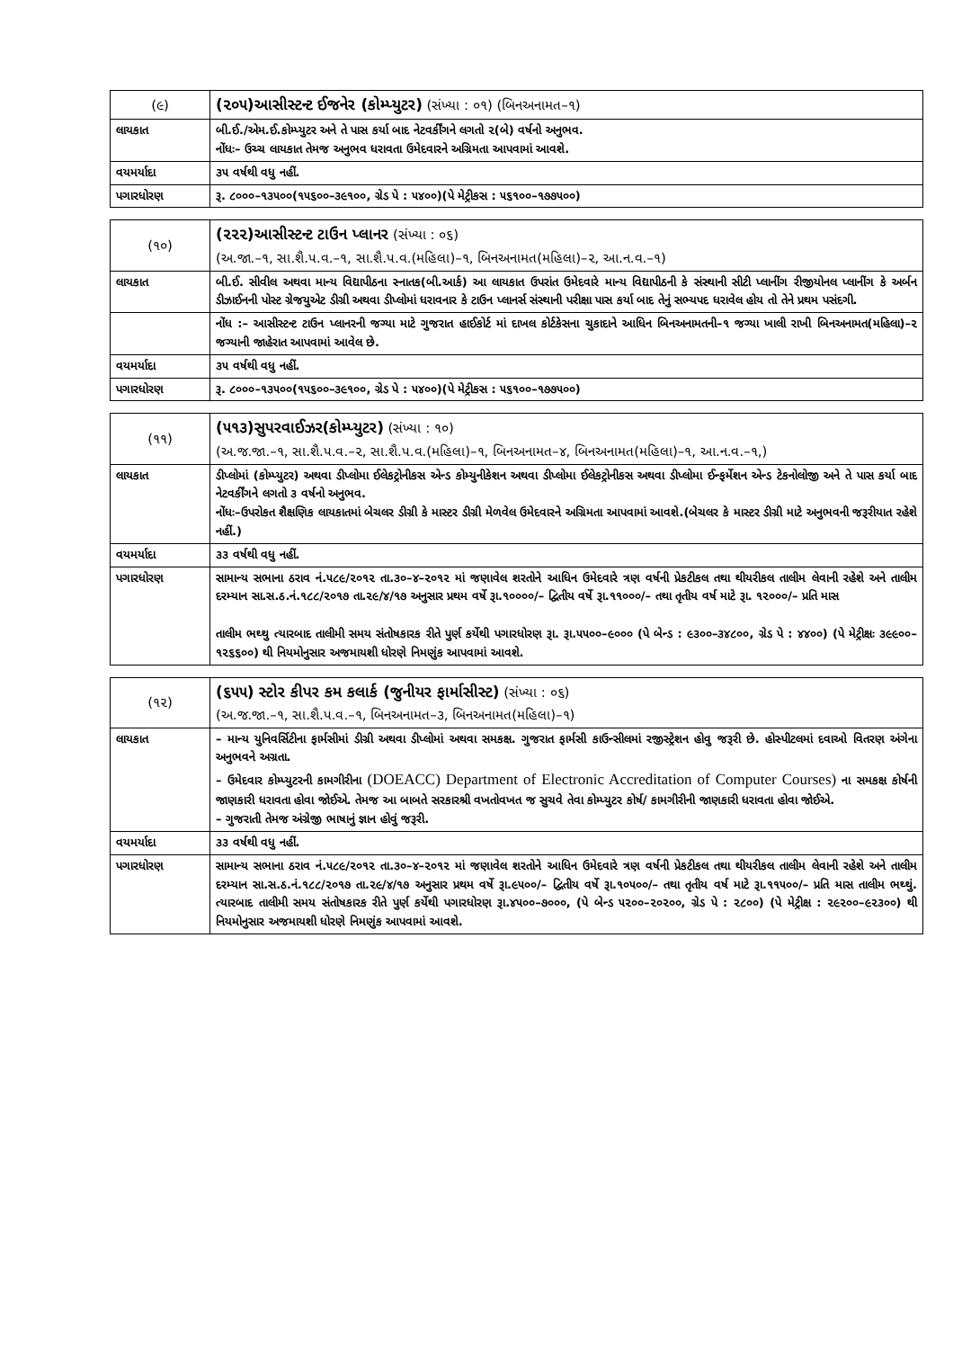| (૯) | (૨૦૫)આસીસ્ટન્ટ ઈજનેર (કોમ્પ્યુટર) (સંખ્યા : ૦૧) (બિનઅનામત–૧) |
| લાયકાત | બી.ઈ./એમ.ઈ.કોમ્પ્યુટર અને તે પાસ કર્યા બાદ નેટવર્કીંગને લગતો ૨(બે) વર્ષનો અનુભવ. નોંધઃ– ઉચ્ચ લાયકાત તેમજ અનુભવ ધરાવતા ઉમેદવારને અગ્રિમતા આપવામાં આવશે. |
| વયમર્યાદા | ૩૫ વર્ષથી વધુ નહીં. |
| પગારધોરણ | રૂ. ૮૦૦૦–૧૩૫૦૦(૧૫૬૦૦–૩૯૧૦૦, ગ્રેડ પે : ૫૪૦૦)(પે મેટ્રીકસ : ૫૬૧૦૦–૧૭૭૫૦૦) |
| (૧૦) | (૨૨૨)આસીસ્ટન્ટ ટાઉન પ્લાનર (સંખ્યા : ૦૬) (અ.જા.–૧, સા.શૈ.પ.વ.–૧, સા.શૈ.પ.વ.(મહિલા)–૧, બિનઅનામત(મહિલા)–૨, આ.ન.વ.–૧) |
| લાયકાત | બી.ઈ. સીવીલ અથવા માન્ય વિદ્યાપીઠના સ્નાતક(બી.આર્ક) આ લાયકાત ઉપરાંત ઉમેદવારે માન્ય વિદ્યાપીઠની કે સંસ્થાની સીટી પ્લાનીંગ રીજીયોનલ પ્લાનીંગ કે અર્બન ડીઝાઈનની પોસ્ટ ગ્રેજયુએટ ડીગ્રી અથવા ડીપ્લોમાં ધરાવનાર કે ટાઉન પ્લાનર્સ સંસ્થાની પરીક્ષા પાસ કર્યા બાદ તેનું સભ્યપદ ધરાવેલ હોય તો તેને પ્રથમ પસંદગી. |
| | નોંધ :– આસીસ્ટન્ટ ટાઉન પ્લાનરની જગ્યા માટે ગુજરાત હાઈકોર્ટ માં દાખલ કોર્ટકેસના ચુકાદાને આધિન બિનઅનામતની–૧ જગ્યા ખાલી રાખી બિનઅનામત(મહિલા)–૨ જગ્યાની જાહેરાત આપવામાં આવેલ છે. |
| વયમર્યાદા | ૩૫ વર્ષથી વધુ નહીં. |
| પગારધોરણ | રૂ. ૮૦૦૦–૧૩૫૦૦(૧૫૬૦૦–૩૯૧૦૦, ગ્રેડ પે : ૫૪૦૦)(પે મેટ્રીકસ : ૫૬૧૦૦–૧૭૭૫૦૦) |
| (૧૧) | (૫૧૩)સુપરવાઈઝર(કોમ્પ્યુટર) (સંખ્યા : ૧૦) (અ.જ.જા.–૧, સા.શૈ.પ.વ.–૨, સા.શૈ.પ.વ.(મહિલા)–૧, બિનઅનામત–૪, બિનઅનામત(મહિલા)–૧, આ.ન.વ.–૧,) |
| લાયકાત | ડીપ્લોમાં (કોમ્પ્યુટર) અથવા ડીપ્લોમા ઈલેકટ્રોનીકસ એન્ડ કોમ્યુનીકેશન અથવા ડીપ્લોમા ઈલેકટ્રોનીકસ અથવા ડીપ્લોમા ઈન્ફર્મેશન એન્ડ ટેકનોલોજી અને તે પાસ કર્યા બાદ નેટવર્કીંગને લગતો ૩ વર્ષનો અનુભવ. નોંધઃ–ઉપરોકત શૈક્ષણિક લાયકાતમાં બેચલર ડીગ્રી કે માસ્ટર ડીગ્રી મેળવેલ ઉમેદવારને અગ્રિમતા આપવામાં આવશે.(બેચલર કે માસ્ટર ડીગ્રી માટે અનુભવની જરૂરીયાત રહેશે નહીં.) |
| વયમર્યાદા | ૩૩ વર્ષથી વધુ નહીં. |
| પગારધોરણ | સામાન્ય સભાના ઠરાવ નં.૫૮૯/૨૦૧૨ તા.૩૦–૪–૨૦૧૨ માં જણાવેલ શરતોને આધિન ઉમેદવારે ત્રણ વર્ષની પ્રેકટીકલ તથા થીયરીકલ તાલીમ લેવાની રહેશે અને તાલીમ દરમ્યાન સા.સ.ઠ.નં.૧૮૮/૨૦૧૭ તા.૨૯/૪/૧૭ અનુસાર પ્રથમ વર્ષે રૂા.૧૦૦૦૦/– દ્વિતીય વર્ષે રૂા.૧૧૦૦૦/– તથા તૃતીય વર્ષ માટે રૂા. ૧૨૦૦૦/– પ્રતિ માસ તાલીમ ભથ્થુ ત્યારબાદ તાલીમી સમય સંતોષકારક રીતે પુર્ણ કર્યેથી પગારધોરણ રૂા. રૂા.૫૫૦૦–૯૦૦૦ (પે બેન્ડ : ૯૩૦૦–૩૪૮૦૦, ગ્રેડ પે : ૪૪૦૦) (પે મેટ્રીક્ષઃ ૩૯૯૦૦–૧૨૬૬૦૦) થી નિયમોનુસાર અજમાયશી ધોરણે નિમણુંક આપવામાં આવશે. |
| (૧૨) | (૬૫૫) સ્ટોર કીપર કમ કલાર્ક (જુનીયર ફાર્માસીસ્ટ) (સંખ્યા : ૦૬) (અ.જ.જા.–૧, સા.શૈ.પ.વ.–૧, બિનઅનામત–૩, બિનઅનામત(મહિલા)–૧) |
| લાયકાત | – માન્ય યુનિવર્સિટીના ફાર્મસીમાં ડીગ્રી અથવા ડીપ્લોમાં અથવા સમકક્ષ. ગુજરાત ફાર્મસી કાઉન્સીલમાં રજીસ્ટ્રેશન હોવુ જરૂરી છે. હોસ્પીટલમાં દવાઓ વિતરણ અંગેના અનુભવને અગ્રતા. – ઉમેદવાર કોમ્પ્યુટરની કામગીરીના (DOEACC) Department of Electronic Accreditation of Computer Courses) ના સમકક્ષ કોર્ષની જાણકારી ધરાવતા હોવા જોઈએ. તેમજ આ બાબતે સરકારશ્રી વખતોવખત જ સુચવે તેવા કોમ્પ્યુટર કોર્ષ/ કામગીરીની જાણકારી ધરાવતા હોવા જોઈએ. – ગુજરાતી તેમજ અંગ્રેજી ભાષાનું જ્ઞાન હોવું જરૂરી. |
| વયમર્યાદા | ૩૩ વર્ષથી વધુ નહીં. |
| પગારધોરણ | સામાન્ય સભાના ઠરાવ નં.૫૮૯/૨૦૧૨ તા.૩૦–૪–૨૦૧૨ માં જણાવેલ શરતોને આધિન ઉમેદવારે ત્રણ વર્ષની પ્રેકટીકલ તથા થીયરીકલ તાલીમ લેવાની રહેશે અને તાલીમ દરમ્યાન સા.સ.ઠ.નં.૧૮૮/૨૦૧૭ તા.૨૯/૪/૧૭ અનુસાર પ્રથમ વર્ષે રૂા.૯૫૦૦/– દ્વિતીય વર્ષે રૂા.૧૦૫૦૦/– તથા તૃતીય વર્ષ માટે રૂા.૧૧૫૦૦/– પ્રતિ માસ તાલીમ ભથ્થું. ત્યારબાદ તાલીમી સમય સંતોષકારક રીતે પુર્ણ કર્યેથી પગારધોરણ રૂા.૪૫૦૦–૭૦૦૦, (પે બેન્ડ ૫૨૦૦–૨૦૨૦૦, ગ્રેડ પે : ૨૮૦૦) (પે મેટ્રીક્ષ : ૨૯૨૦૦–૯૨૩૦૦) થી નિયમોનુસાર અજમાયશી ધોરણે નિમણુંક આપવામાં આવશે. |